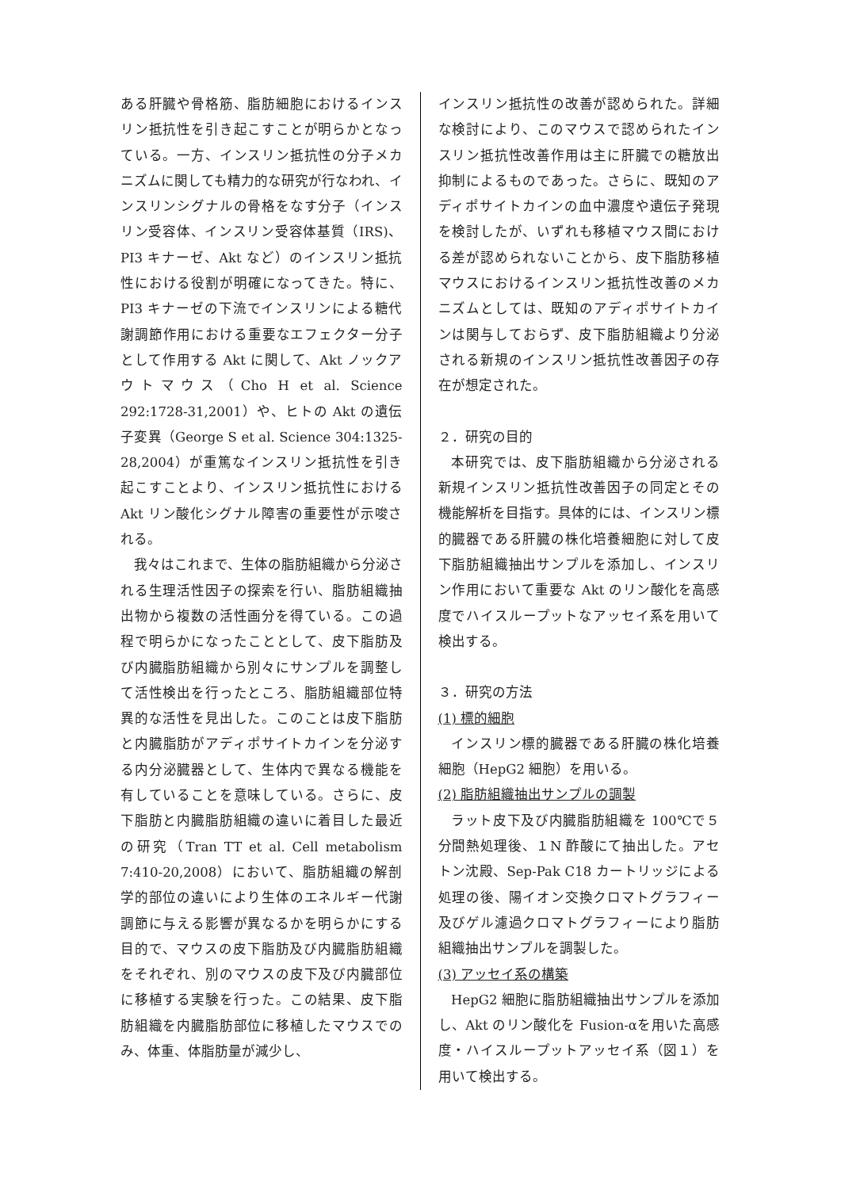ある肝臓や骨格筋、脂肪細胞におけるインスリン抵抗性を引き起こすことが明らかとなっている。一方、インスリン抵抗性の分子メカニズムに関しても精力的な研究が行なわれ、インスリンシグナルの骨格をなす分子（インスリン受容体、インスリン受容体基質（IRS)、PI3 キナーゼ、Akt など）のインスリン抵抗性における役割が明確になってきた。特に、PI3 キナーゼの下流でインスリンによる糖代謝調節作用における重要なエフェクター分子として作用する Akt に関して、Akt ノックアウトマウス（Cho H et al. Science 292:1728-31,2001）や、ヒトの Akt の遺伝子変異（George S et al. Science 304:1325-28,2004）が重篤なインスリン抵抗性を引き起こすことより、インスリン抵抗性における Akt リン酸化シグナル障害の重要性が示唆される。
我々はこれまで、生体の脂肪組織から分泌される生理活性因子の探索を行い、脂肪組織抽出物から複数の活性画分を得ている。この過程で明らかになったこととして、皮下脂肪及び内臓脂肪組織から別々にサンプルを調整して活性検出を行ったところ、脂肪組織部位特異的な活性を見出した。このことは皮下脂肪と内臓脂肪がアディポサイトカインを分泌する内分泌臓器として、生体内で異なる機能を有していることを意味している。さらに、皮下脂肪と内臓脂肪組織の違いに着目した最近の研究（Tran TT et al. Cell metabolism 7:410-20,2008）において、脂肪組織の解剖学的部位の違いにより生体のエネルギー代謝調節に与える影響が異なるかを明らかにする目的で、マウスの皮下脂肪及び内臓脂肪組織をそれぞれ、別のマウスの皮下及び内臓部位に移植する実験を行った。この結果、皮下脂肪組織を内臓脂肪部位に移植したマウスでのみ、体重、体脂肪量が減少し、
インスリン抵抗性の改善が認められた。詳細な検討により、このマウスで認められたインスリン抵抗性改善作用は主に肝臓での糖放出抑制によるものであった。さらに、既知のアディポサイトカインの血中濃度や遺伝子発現を検討したが、いずれも移植マウス間における差が認められないことから、皮下脂肪移植マウスにおけるインスリン抵抗性改善のメカニズムとしては、既知のアディポサイトカインは関与しておらず、皮下脂肪組織より分泌される新規のインスリン抵抗性改善因子の存在が想定された。
２．研究の目的
本研究では、皮下脂肪組織から分泌される新規インスリン抵抗性改善因子の同定とその機能解析を目指す。具体的には、インスリン標的臓器である肝臓の株化培養細胞に対して皮下脂肪組織抽出サンプルを添加し、インスリン作用において重要な Akt のリン酸化を高感度でハイスループットなアッセイ系を用いて検出する。
３．研究の方法
(1) 標的細胞
インスリン標的臓器である肝臓の株化培養細胞（HepG2 細胞）を用いる。
(2) 脂肪組織抽出サンプルの調製
ラット皮下及び内臓脂肪組織を 100℃で５分間熱処理後、１N 酢酸にて抽出した。アセトン沈殿、Sep-Pak C18 カートリッジによる処理の後、陽イオン交換クロマトグラフィー及びゲル濾過クロマトグラフィーにより脂肪組織抽出サンプルを調製した。
(3) アッセイ系の構築
HepG2 細胞に脂肪組織抽出サンプルを添加し、Akt のリン酸化を Fusion-αを用いた高感度・ハイスループットアッセイ系（図１）を用いて検出する。